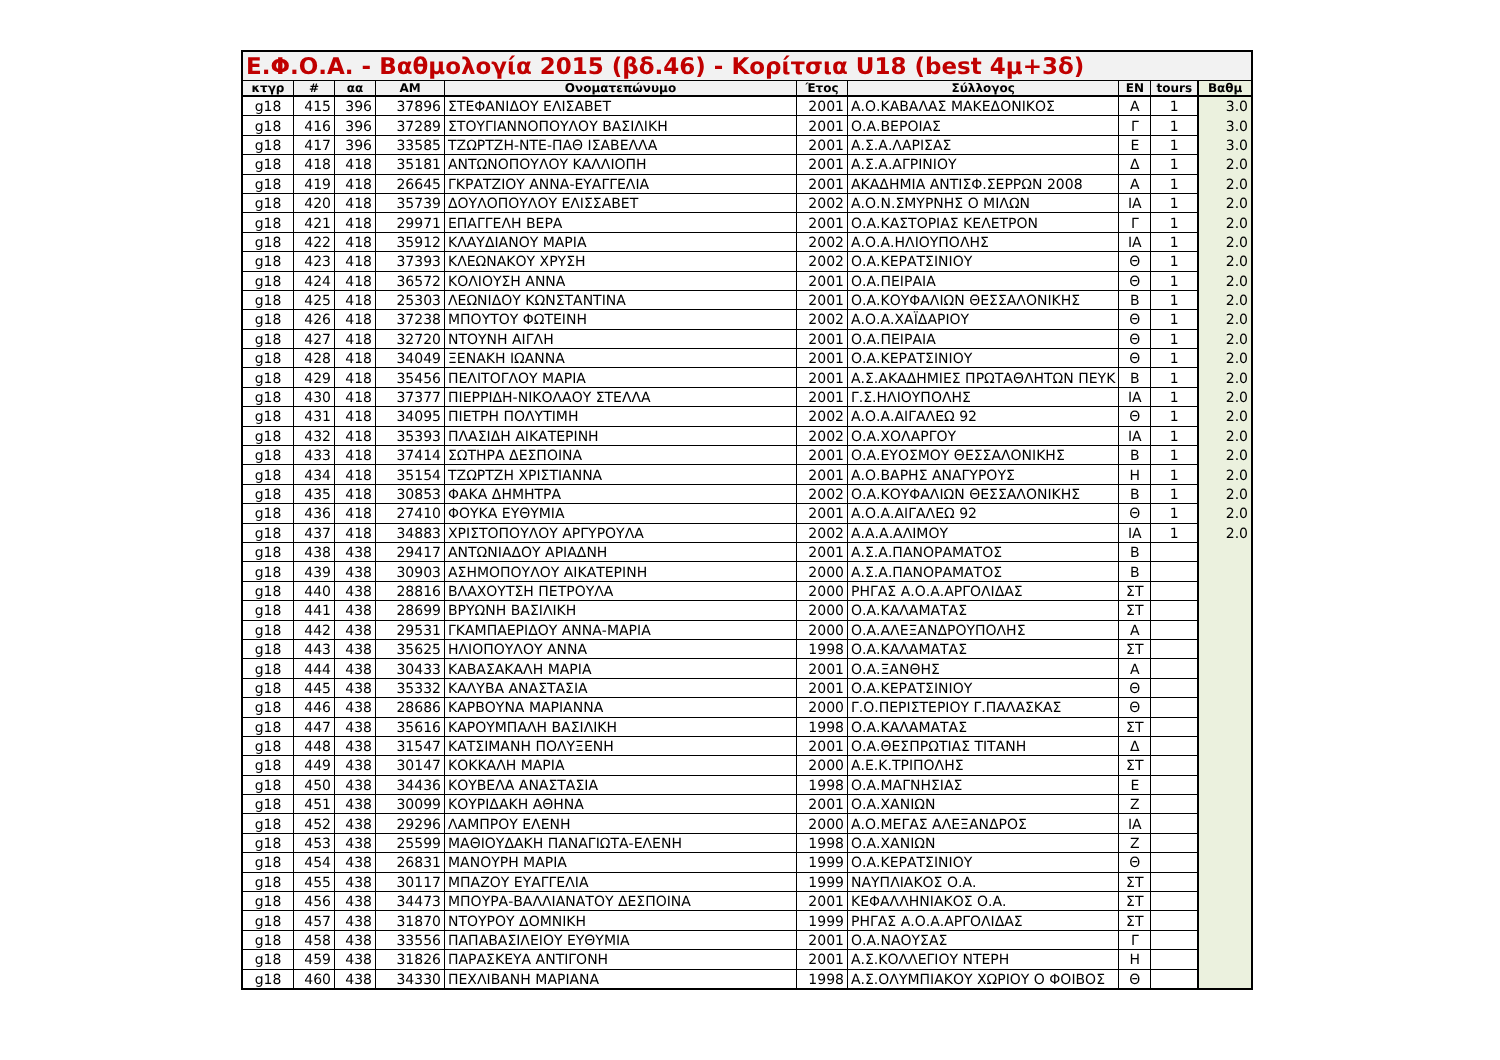| Ε.Φ.Ο.Α. - Βαθμολογία 2015 (βδ.46) - Κορίτσια U18 (best 4μ+3δ) | | | | | | | | | |
| --- | --- | --- | --- | --- | --- | --- | --- | --- | --- |
| κτγρ | # | αα | ΑΜ | Ονοματεπώνυμο | Έτος | Σύλλογος | ΕΝ | tours | Βαθμ |
| g18 | 415 | 396 | 37896 | ΣΤΕΦΑΝΙΔΟΥ ΕΛΙΣΑΒΕΤ | 2001 | Α.Ο.ΚΑΒΑΛΑΣ ΜΑΚΕΔΟΝΙΚΟΣ | Α | 1 | 3.0 |
| g18 | 416 | 396 | 37289 | ΣΤΟΥΓΙΑΝΝΟΠΟΥΛΟΥ ΒΑΣΙΛΙΚΗ | 2001 | Ο.Α.ΒΕΡΟΙΑΣ | Γ | 1 | 3.0 |
| g18 | 417 | 396 | 33585 | ΤΖΩΡΤΖΗ-ΝΤΕ-ΠΑΘ ΙΣΑΒΕΛΛΑ | 2001 | Α.Σ.Α.ΛΑΡΙΣΑΣ | Ε | 1 | 3.0 |
| g18 | 418 | 418 | 35181 | ΑΝΤΩΝΟΠΟΥΛΟΥ ΚΑΛΛΙΟΠΗ | 2001 | Α.Σ.Α.ΑΓΡΙΝΙΟΥ | Δ | 1 | 2.0 |
| g18 | 419 | 418 | 26645 | ΓΚΡΑΤΖΙΟΥ ΑΝΝΑ-ΕΥΑΓΓΕΛΙΑ | 2001 | ΑΚΑΔΗΜΙΑ ΑΝΤΙΣΦ.ΣΕΡΡΩΝ 2008 | Α | 1 | 2.0 |
| g18 | 420 | 418 | 35739 | ΔΟΥΛΟΠΟΥΛΟΥ ΕΛΙΣΣΑΒΕΤ | 2002 | Α.Ο.Ν.ΣΜΥΡΝΗΣ Ο ΜΙΛΩΝ | ΙΑ | 1 | 2.0 |
| g18 | 421 | 418 | 29971 | ΕΠΑΓΓΕΛΗ ΒΕΡΑ | 2001 | Ο.Α.ΚΑΣΤΟΡΙΑΣ ΚΕΛΕΤΡΟΝ | Γ | 1 | 2.0 |
| g18 | 422 | 418 | 35912 | ΚΛΑΥΔΙΑΝΟΥ ΜΑΡΙΑ | 2002 | Α.Ο.Α.ΗΛΙΟΥΠΟΛΗΣ | ΙΑ | 1 | 2.0 |
| g18 | 423 | 418 | 37393 | ΚΛΕΩΝΑΚΟΥ ΧΡΥΣΗ | 2002 | Ο.Α.ΚΕΡΑΤΣΙΝΙΟΥ | Θ | 1 | 2.0 |
| g18 | 424 | 418 | 36572 | ΚΟΛΙΟΥΣΗ ΑΝΝΑ | 2001 | Ο.Α.ΠΕΙΡΑΙΑ | Θ | 1 | 2.0 |
| g18 | 425 | 418 | 25303 | ΛΕΩΝΙΔΟΥ ΚΩΝΣΤΑΝΤΙΝΑ | 2001 | Ο.Α.ΚΟΥΦΑΛΙΩΝ ΘΕΣΣΑΛΟΝΙΚΗΣ | Β | 1 | 2.0 |
| g18 | 426 | 418 | 37238 | ΜΠΟΥΤΟΥ ΦΩΤΕΙΝΗ | 2002 | Α.Ο.Α.ΧΑΪΔΑΡΙΟΥ | Θ | 1 | 2.0 |
| g18 | 427 | 418 | 32720 | ΝΤΟΥΝΗ ΑΙΓΛΗ | 2001 | Ο.Α.ΠΕΙΡΑΙΑ | Θ | 1 | 2.0 |
| g18 | 428 | 418 | 34049 | ΞΕΝΑΚΗ ΙΩΑΝΝΑ | 2001 | Ο.Α.ΚΕΡΑΤΣΙΝΙΟΥ | Θ | 1 | 2.0 |
| g18 | 429 | 418 | 35456 | ΠΕΛΙΤΟΓΛΟΥ ΜΑΡΙΑ | 2001 | Α.Σ.ΑΚΑΔΗΜΙΕΣ ΠΡΩΤΑΘΛΗΤΩΝ ΠΕΥΚ | Β | 1 | 2.0 |
| g18 | 430 | 418 | 37377 | ΠΙΕΡΡΙΔΗ-ΝΙΚΟΛΑΟΥ ΣΤΕΛΛΑ | 2001 | Γ.Σ.ΗΛΙΟΥΠΟΛΗΣ | ΙΑ | 1 | 2.0 |
| g18 | 431 | 418 | 34095 | ΠΙΕΤΡΗ ΠΟΛΥΤΙΜΗ | 2002 | Α.Ο.Α.ΑΙΓΑΛΕΩ 92 | Θ | 1 | 2.0 |
| g18 | 432 | 418 | 35393 | ΠΛΑΣΙΔΗ ΑΙΚΑΤΕΡΙΝΗ | 2002 | Ο.Α.ΧΟΛΑΡΓΟΥ | ΙΑ | 1 | 2.0 |
| g18 | 433 | 418 | 37414 | ΣΩΤΗΡΑ ΔΕΣΠΟΙΝΑ | 2001 | Ο.Α.ΕΥΟΣΜΟΥ ΘΕΣΣΑΛΟΝΙΚΗΣ | Β | 1 | 2.0 |
| g18 | 434 | 418 | 35154 | ΤΖΩΡΤΖΗ ΧΡΙΣΤΙΑΝΝΑ | 2001 | Α.Ο.ΒΑΡΗΣ ΑΝΑΓΥΡΟΥΣ | Η | 1 | 2.0 |
| g18 | 435 | 418 | 30853 | ΦΑΚΑ ΔΗΜΗΤΡΑ | 2002 | Ο.Α.ΚΟΥΦΑΛΙΩΝ ΘΕΣΣΑΛΟΝΙΚΗΣ | Β | 1 | 2.0 |
| g18 | 436 | 418 | 27410 | ΦΟΥΚΑ ΕΥΘΥΜΙΑ | 2001 | Α.Ο.Α.ΑΙΓΑΛΕΩ 92 | Θ | 1 | 2.0 |
| g18 | 437 | 418 | 34883 | ΧΡΙΣΤΟΠΟΥΛΟΥ ΑΡΓΥΡΟΥΛΑ | 2002 | Α.Α.Α.ΑΛΙΜΟΥ | ΙΑ | 1 | 2.0 |
| g18 | 438 | 438 | 29417 | ΑΝΤΩΝΙΑΔΟΥ ΑΡΙΑΔΝΗ | 2001 | Α.Σ.Α.ΠΑΝΟΡΑΜΑΤΟΣ | Β | | |
| g18 | 439 | 438 | 30903 | ΑΣΗΜΟΠΟΥΛΟΥ ΑΙΚΑΤΕΡΙΝΗ | 2000 | Α.Σ.Α.ΠΑΝΟΡΑΜΑΤΟΣ | Β | | |
| g18 | 440 | 438 | 28816 | ΒΛΑΧΟΥΤΣΗ ΠΕΤΡΟΥΛΑ | 2000 | ΡΗΓΑΣ Α.Ο.Α.ΑΡΓΟΛΙΔΑΣ | ΣΤ | | |
| g18 | 441 | 438 | 28699 | ΒΡΥΩΝΗ ΒΑΣΙΛΙΚΗ | 2000 | Ο.Α.ΚΑΛΑΜΑΤΑΣ | ΣΤ | | |
| g18 | 442 | 438 | 29531 | ΓΚΑΜΠΑΕΡΙΔΟΥ ΑΝΝΑ-ΜΑΡΙΑ | 2000 | Ο.Α.ΑΛΕΞΑΝΔΡΟΥΠΟΛΗΣ | Α | | |
| g18 | 443 | 438 | 35625 | ΗΛΙΟΠΟΥΛΟΥ ΑΝΝΑ | 1998 | Ο.Α.ΚΑΛΑΜΑΤΑΣ | ΣΤ | | |
| g18 | 444 | 438 | 30433 | ΚΑΒΑΣΑΚΑΛΗ ΜΑΡΙΑ | 2001 | Ο.Α.ΞΑΝΘΗΣ | Α | | |
| g18 | 445 | 438 | 35332 | ΚΑΛΥΒΑ ΑΝΑΣΤΑΣΙΑ | 2001 | Ο.Α.ΚΕΡΑΤΣΙΝΙΟΥ | Θ | | |
| g18 | 446 | 438 | 28686 | ΚΑΡΒΟΥΝΑ ΜΑΡΙΑΝΝΑ | 2000 | Γ.Ο.ΠΕΡΙΣΤΕΡΙΟΥ Γ.ΠΑΛΑΣΚΑΣ | Θ | | |
| g18 | 447 | 438 | 35616 | ΚΑΡΟΥΜΠΑΛΗ ΒΑΣΙΛΙΚΗ | 1998 | Ο.Α.ΚΑΛΑΜΑΤΑΣ | ΣΤ | | |
| g18 | 448 | 438 | 31547 | ΚΑΤΣΙΜΑΝΗ ΠΟΛΥΞΕΝΗ | 2001 | Ο.Α.ΘΕΣΠΡΩΤΙΑΣ ΤΙΤΑΝΗ | Δ | | |
| g18 | 449 | 438 | 30147 | ΚΟΚΚΑΛΗ ΜΑΡΙΑ | 2000 | Α.Ε.Κ.ΤΡΙΠΟΛΗΣ | ΣΤ | | |
| g18 | 450 | 438 | 34436 | ΚΟΥΒΕΛΑ ΑΝΑΣΤΑΣΙΑ | 1998 | Ο.Α.ΜΑΓΝΗΣΙΑΣ | Ε | | |
| g18 | 451 | 438 | 30099 | ΚΟΥΡΙΔΑΚΗ ΑΘΗΝΑ | 2001 | Ο.Α.ΧΑΝΙΩΝ | Ζ | | |
| g18 | 452 | 438 | 29296 | ΛΑΜΠΡΟΥ ΕΛΕΝΗ | 2000 | Α.Ο.ΜΕΓΑΣ ΑΛΕΞΑΝΔΡΟΣ | ΙΑ | | |
| g18 | 453 | 438 | 25599 | ΜΑΘΙΟΥΔΑΚΗ ΠΑΝΑΓΙΩΤΑ-ΕΛΕΝΗ | 1998 | Ο.Α.ΧΑΝΙΩΝ | Ζ | | |
| g18 | 454 | 438 | 26831 | ΜΑΝΟΥΡΗ ΜΑΡΙΑ | 1999 | Ο.Α.ΚΕΡΑΤΣΙΝΙΟΥ | Θ | | |
| g18 | 455 | 438 | 30117 | ΜΠΑΖΟΥ ΕΥΑΓΓΕΛΙΑ | 1999 | ΝΑΥΠΛΙΑΚΟΣ Ο.Α. | ΣΤ | | |
| g18 | 456 | 438 | 34473 | ΜΠΟΥΡΑ-ΒΑΛΛΙΑΝΑΤΟΥ ΔΕΣΠΟΙΝΑ | 2001 | ΚΕΦΑΛΛΗΝΙΑΚΟΣ Ο.Α. | ΣΤ | | |
| g18 | 457 | 438 | 31870 | ΝΤΟΥΡΟΥ ΔΟΜΝΙΚΗ | 1999 | ΡΗΓΑΣ Α.Ο.Α.ΑΡΓΟΛΙΔΑΣ | ΣΤ | | |
| g18 | 458 | 438 | 33556 | ΠΑΠΑΒΑΣΙΛΕΙΟΥ ΕΥΘΥΜΙΑ | 2001 | Ο.Α.ΝΑΟΥΣΑΣ | Γ | | |
| g18 | 459 | 438 | 31826 | ΠΑΡΑΣΚΕΥΑ ΑΝΤΙΓΟΝΗ | 2001 | Α.Σ.ΚΟΛΛΕΓΙΟΥ ΝΤΕΡΗ | Η | | |
| g18 | 460 | 438 | 34330 | ΠΕΧΛΙΒΑΝΗ ΜΑΡΙΑΝΑ | 1998 | Α.Σ.ΟΛΥΜΠΙΑΚΟΥ ΧΩΡΙΟΥ Ο ΦΟΙΒΟΣ | Θ | | |